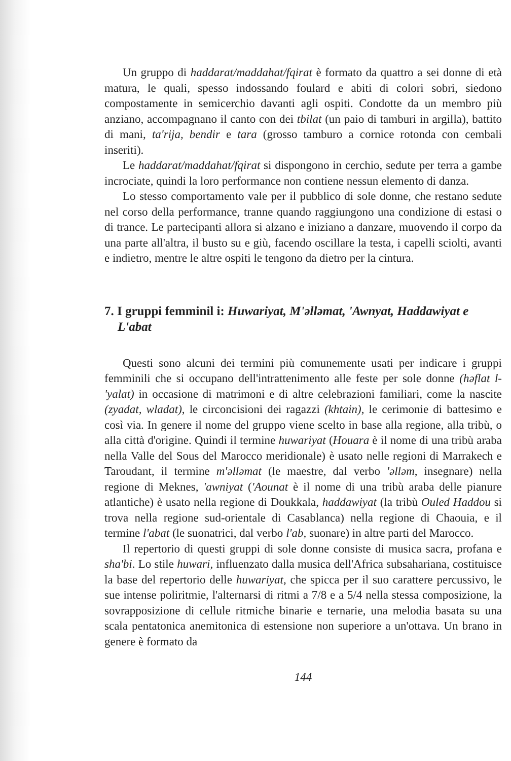Un gruppo di haddarat/maddahat/fqirat è formato da quattro a sei donne di età matura, le quali, spesso indossando foulard e abiti di colori sobri, siedono compostamente in semicerchio davanti agli ospiti. Condotte da un membro più anziano, accompagnano il canto con dei tbilat (un paio di tamburi in argilla), battito di mani, ta'rija, bendir e tara (grosso tamburo a cornice rotonda con cembali inseriti).
Le haddarat/maddahat/fqirat si dispongono in cerchio, sedute per terra a gambe incrociate, quindi la loro performance non contiene nessun elemento di danza.
Lo stesso comportamento vale per il pubblico di sole donne, che restano sedute nel corso della performance, tranne quando raggiungono una condizione di estasi o di trance. Le partecipanti allora si alzano e iniziano a danzare, muovendo il corpo da una parte all'altra, il busto su e giù, facendo oscillare la testa, i capelli sciolti, avanti e indietro, mentre le altre ospiti le tengono da dietro per la cintura.
7. I gruppi femminil i: Huwariyat, M'əlləmat, 'Awnyat, Haddawiyat e L'abat
Questi sono alcuni dei termini più comunemente usati per indicare i gruppi femminili che si occupano dell'intrattenimento alle feste per sole donne (həflat l-'yalat) in occasione di matrimoni e di altre celebrazioni familiari, come la nascite (zyadat, wladat), le circoncisioni dei ragazzi (khtain), le cerimonie di battesimo e così via. In genere il nome del gruppo viene scelto in base alla regione, alla tribù, o alla città d'origine. Quindi il termine huwariyat (Houara è il nome di una tribù araba nella Valle del Sous del Marocco meridionale) è usato nelle regioni di Marrakech e Taroudant, il termine m'əlləmat (le maestre, dal verbo 'əlləm, insegnare) nella regione di Meknes, 'awniyat ('Aounat è il nome di una tribù araba delle pianure atlantiche) è usato nella regione di Doukkala, haddawiyat (la tribù Ouled Haddou si trova nella regione sud-orientale di Casablanca) nella regione di Chaouia, e il termine l'abat (le suonatrici, dal verbo l'ab, suonare) in altre parti del Marocco.
Il repertorio di questi gruppi di sole donne consiste di musica sacra, profana e sha'bi. Lo stile huwari, influenzato dalla musica dell'Africa subsahariana, costituisce la base del repertorio delle huwariyat, che spicca per il suo carattere percussivo, le sue intense poliritmie, l'alternarsi di ritmi a 7/8 e a 5/4 nella stessa composizione, la sovrapposizione di cellule ritmiche binarie e ternarie, una melodia basata su una scala pentatonica anemitonica di estensione non superiore a un'ottava. Un brano in genere è formato da
144